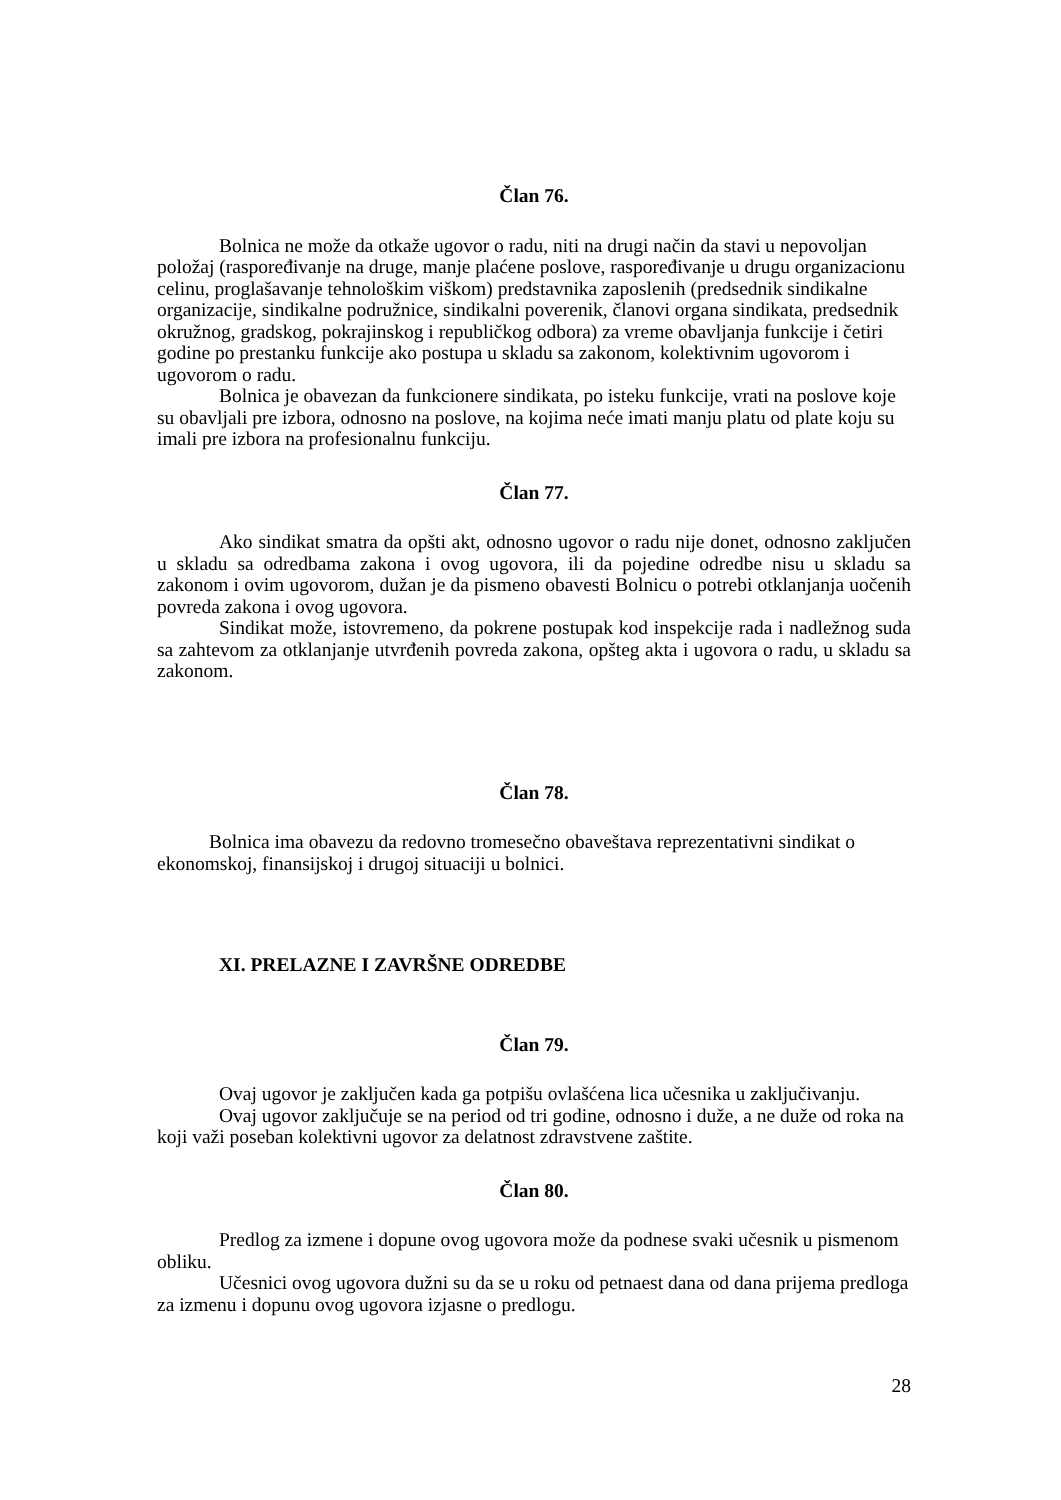Član 76.
Bolnica ne može da otkaže ugovor o radu, niti na drugi način da stavi u nepovoljan položaj (raspoređivanje na druge, manje plaćene poslove, raspoređivanje u drugu organizacionu celinu, proglašavanje tehnološkim viškom) predstavnika zaposlenih (predsednik sindikalne organizacije, sindikalne podružnice, sindikalni poverenik, članovi organa sindikata, predsednik okružnog, gradskog, pokrajinskog i republičkog odbora) za vreme obavljanja funkcije i četiri godine po prestanku funkcije ako postupa u skladu sa zakonom, kolektivnim ugovorom i ugovorom o radu.
Bolnica je obavezan da funkcionere sindikata, po isteku funkcije, vrati na poslove koje su obavljali pre izbora, odnosno na poslove, na kojima neće imati manju platu od plate koju su imali pre izbora na profesionalnu funkciju.
Član 77.
Ako sindikat smatra da opšti akt, odnosno ugovor o radu nije donet, odnosno zaključen u skladu sa odredbama zakona i ovog ugovora, ili da pojedine odredbe nisu u skladu sa zakonom i ovim ugovorom, dužan je da pismeno obavesti Bolnicu o potrebi otklanjanja uočenih povreda zakona i ovog ugovora.
Sindikat može, istovremeno, da pokrene postupak kod inspekcije rada i nadležnog suda sa zahtevom za otklanjanje utvrđenih povreda zakona, opšteg akta i ugovora o radu, u skladu sa zakonom.
Član 78.
Bolnica ima obavezu da redovno tromesečno obaveštava reprezentativni sindikat o ekonomskoj, finansijskoj i drugoj situaciji u bolnici.
XI. PRELAZNE I ZAVRŠNE ODREDBE
Član 79.
Ovaj ugovor je zaključen kada ga potpišu ovlašćena lica učesnika u zaključivanju.
Ovaj ugovor zaključuje se na period od tri godine, odnosno i duže, a ne duže od roka na koji važi poseban kolektivni ugovor za delatnost zdravstvene zaštite.
Član 80.
Predlog za izmene i dopune ovog ugovora može da podnese svaki učesnik u pismenom obliku.
Učesnici ovog ugovora dužni su da se u roku od petnaest dana od dana prijema predloga za izmenu i dopunu ovog ugovora izjasne o predlogu.
28